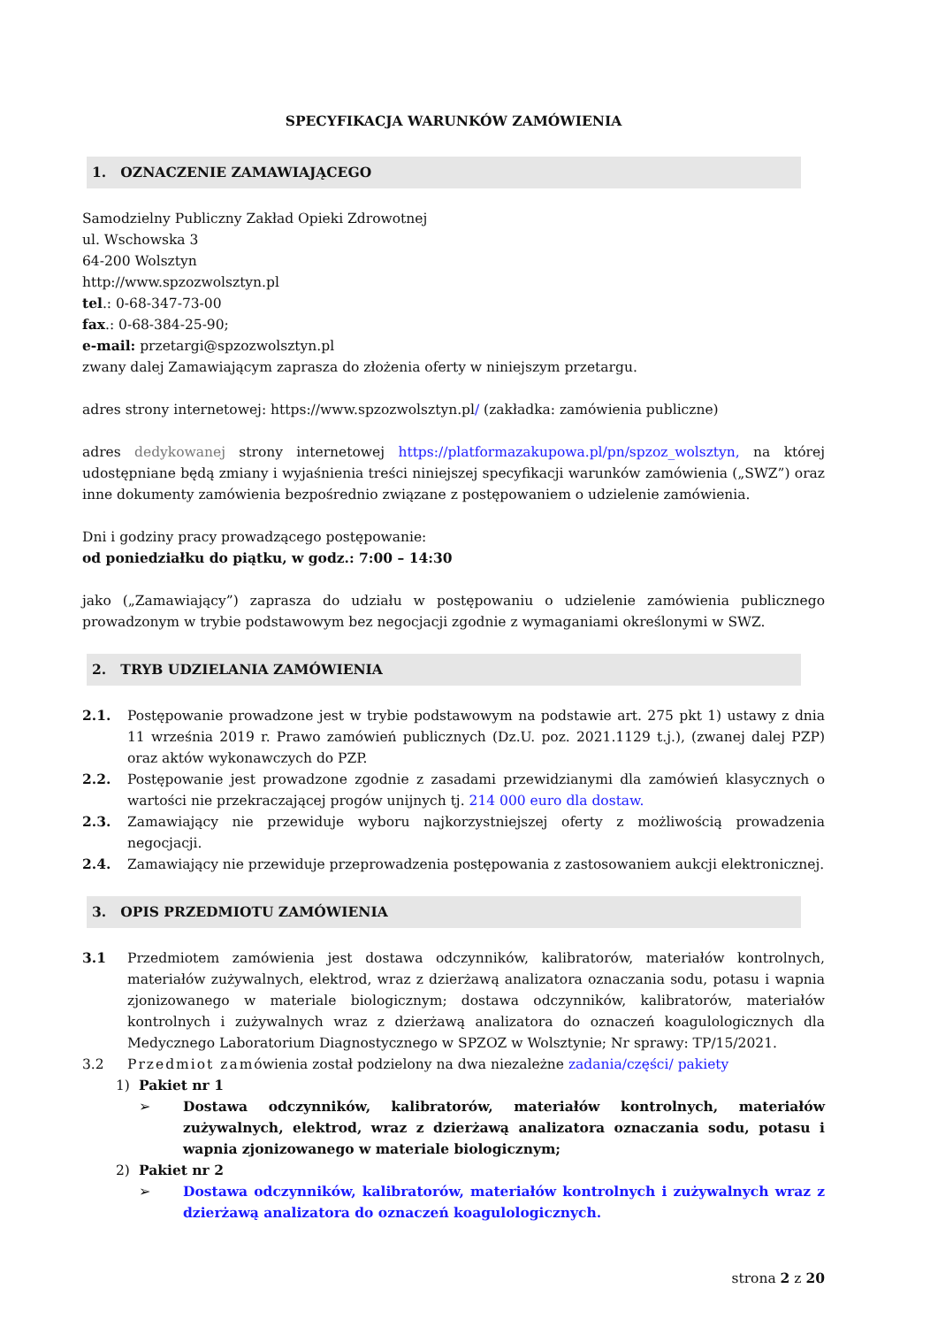SPECYFIKACJA WARUNKÓW ZAMÓWIENIA
1. OZNACZENIE ZAMAWIAJĄCEGO
Samodzielny Publiczny Zakład Opieki Zdrowotnej
ul. Wschowska 3
64-200 Wolsztyn
http://www.spzozwolsztyn.pl
tel.: 0-68-347-73-00
fax.: 0-68-384-25-90;
e-mail: przetargi@spzozwolsztyn.pl
zwany dalej Zamawiającym zaprasza do złożenia oferty w niniejszym przetargu.
adres strony internetowej: https://www.spzozwolsztyn.pl/ (zakładka: zamówienia publiczne)
adres dedykowanej strony internetowej https://platformazakupowa.pl/pn/spzoz_wolsztyn, na której udostępniane będą zmiany i wyjaśnienia treści niniejszej specyfikacji warunków zamówienia („SWZ”) oraz inne dokumenty zamówienia bezpośrednio związane z postępowaniem o udzielenie zamówienia.
Dni i godziny pracy prowadzącego postępowanie:
od poniedziałku do piątku, w godz.: 7:00 – 14:30
jako („Zamawiający”) zaprasza do udziału w postępowaniu o udzielenie zamówienia publicznego prowadzonym w trybie podstawowym bez negocjacji zgodnie z wymaganiami określonymi w SWZ.
2. TRYB UDZIELANIA ZAMÓWIENIA
2.1. Postępowanie prowadzone jest w trybie podstawowym na podstawie art. 275 pkt 1) ustawy z dnia 11 września 2019 r. Prawo zamówień publicznych (Dz.U. poz. 2021.1129 t.j.), (zwanej dalej PZP) oraz aktów wykonawczych do PZP.
2.2. Postępowanie jest prowadzone zgodnie z zasadami przewidzianymi dla zamówień klasycznych o wartości nie przekraczającej progów unijnych tj. 214 000 euro dla dostaw.
2.3. Zamawiający nie przewiduje wyboru najkorzystniejszej oferty z możliwością prowadzenia negocjacji.
2.4. Zamawiający nie przewiduje przeprowadzenia postępowania z zastosowaniem aukcji elektronicznej.
3. OPIS PRZEDMIOTU ZAMÓWIENIA
3.1 Przedmiotem zamówienia jest dostawa odczynników, kalibratorów, materiałów kontrolnych, materiałów zużywalnych, elektrod, wraz z dzierżawą analizatora oznaczania sodu, potasu i wapnia zjonizowanego w materiale biologicznym; dostawa odczynników, kalibratorów, materiałów kontrolnych i zużywalnych wraz z dzierżawą analizatora do oznaczeń koagulologicznych dla Medycznego Laboratorium Diagnostycznego w SPZOZ w Wolsztynie; Nr sprawy: TP/15/2021.
3.2 Przedmiot zamówienia został podzielony na dwa niezależne zadania/części/ pakiety
1) Pakiet nr 1
➢ Dostawa odczynników, kalibratorów, materiałów kontrolnych, materiałów zużywalnych, elektrod, wraz z dzierżawą analizatora oznaczania sodu, potasu i wapnia zjonizowanego w materiale biologicznym;
2) Pakiet nr 2
➢ Dostawa odczynników, kalibratorów, materiałów kontrolnych i zużywalnych wraz z dzierżawą analizatora do oznaczeń koagulologicznych.
strona 2 z 20